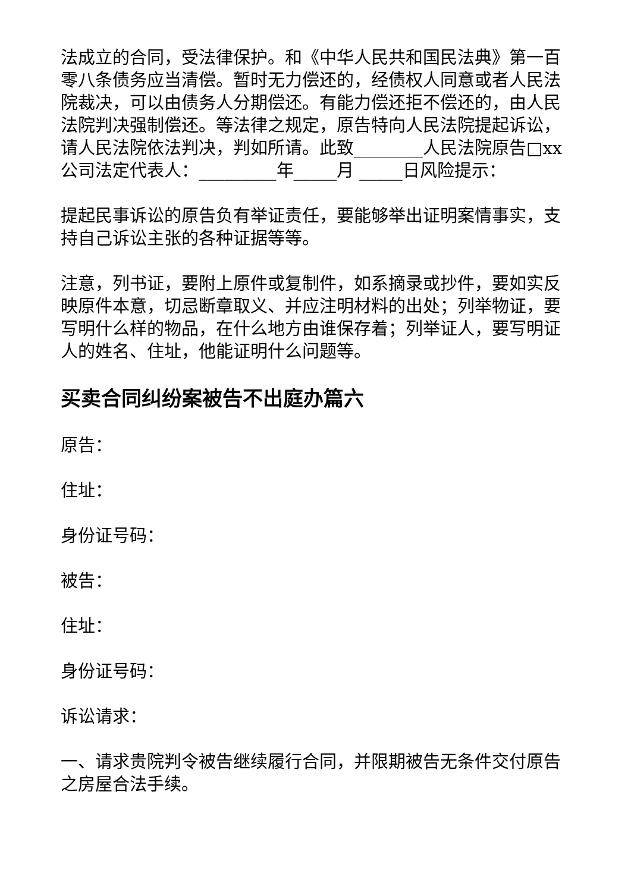法成立的合同，受法律保护。和《中华人民共和国民法典》第一百零八条债务应当清偿。暂时无力偿还的，经债权人同意或者人民法院裁决，可以由债务人分期偿还。有能力偿还拒不偿还的，由人民法院判决强制偿还。等法律之规定，原告特向人民法院提起诉讼，请人民法院依法判决，判如所请。此致________人民法院原告□xx公司法定代表人：_________年_____月 _____日风险提示：
提起民事诉讼的原告负有举证责任，要能够举出证明案情事实，支持自己诉讼主张的各种证据等等。
注意，列书证，要附上原件或复制件，如系摘录或抄件，要如实反映原件本意，切忌断章取义、并应注明材料的出处；列举物证，要写明什么样的物品，在什么地方由谁保存着；列举证人，要写明证人的姓名、住址，他能证明什么问题等。
买卖合同纠纷案被告不出庭办篇六
原告：
住址：
身份证号码：
被告：
住址：
身份证号码：
诉讼请求：
一、请求贵院判令被告继续履行合同，并限期被告无条件交付原告之房屋合法手续。